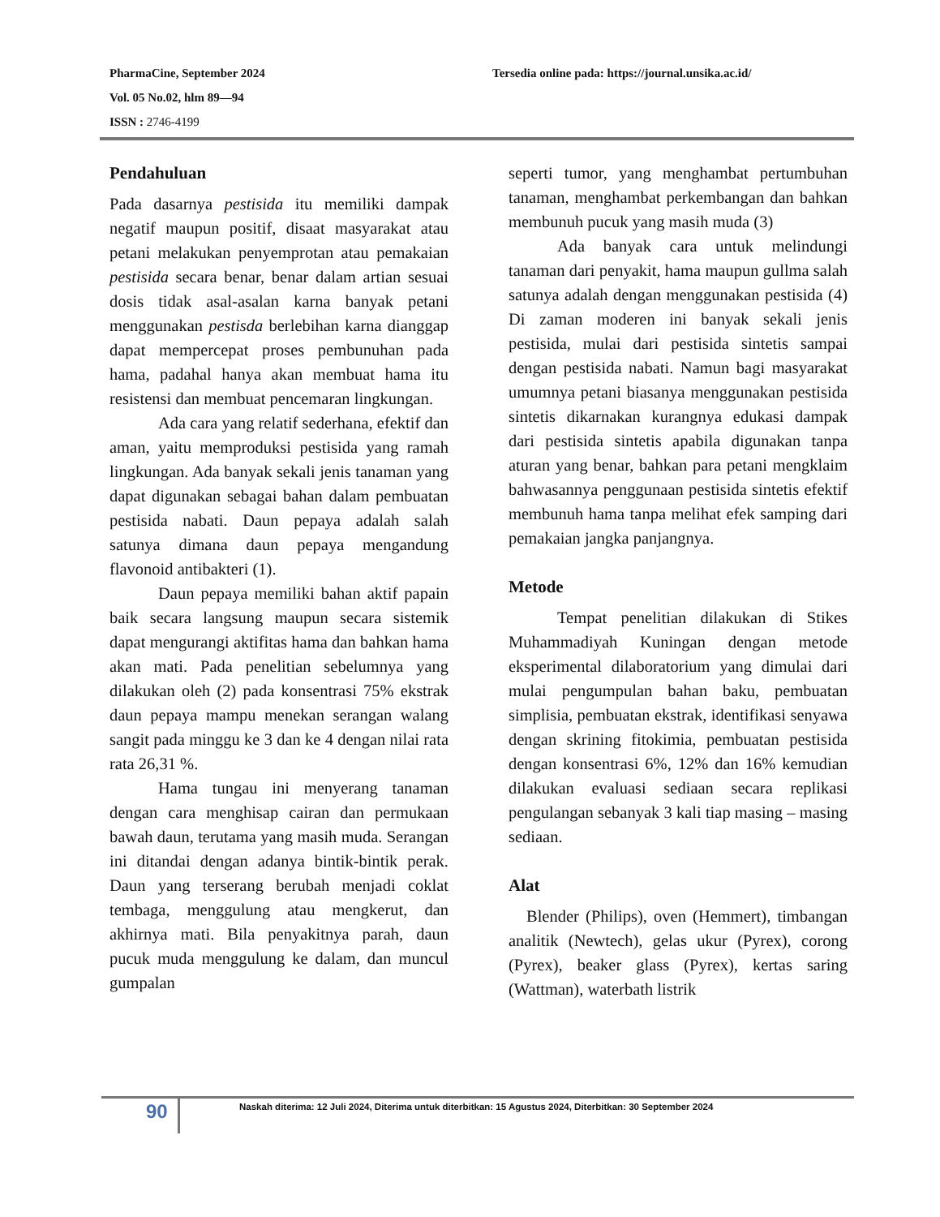PharmaCine, September 2024
Tersedia online pada: https://journal.unsika.ac.id/
Vol. 05 No.02, hlm 89—94
ISSN : 2746-4199
Pendahuluan
Pada dasarnya pestisida itu memiliki dampak negatif maupun positif, disaat masyarakat atau petani melakukan penyemprotan atau pemakaian pestisida secara benar, benar dalam artian sesuai dosis tidak asal-asalan karna banyak petani menggunakan pestisda berlebihan karna dianggap dapat mempercepat proses pembunuhan pada hama, padahal hanya akan membuat hama itu resistensi dan membuat pencemaran lingkungan.
Ada cara yang relatif sederhana, efektif dan aman, yaitu memproduksi pestisida yang ramah lingkungan. Ada banyak sekali jenis tanaman yang dapat digunakan sebagai bahan dalam pembuatan pestisida nabati. Daun pepaya adalah salah satunya dimana daun pepaya mengandung flavonoid antibakteri (1).
Daun pepaya memiliki bahan aktif papain baik secara langsung maupun secara sistemik dapat mengurangi aktifitas hama dan bahkan hama akan mati. Pada penelitian sebelumnya yang dilakukan oleh (2) pada konsentrasi 75% ekstrak daun pepaya mampu menekan serangan walang sangit pada minggu ke 3 dan ke 4 dengan nilai rata rata 26,31 %.
Hama tungau ini menyerang tanaman dengan cara menghisap cairan dan permukaan bawah daun, terutama yang masih muda. Serangan ini ditandai dengan adanya bintik-bintik perak. Daun yang terserang berubah menjadi coklat tembaga, menggulung atau mengkerut, dan akhirnya mati. Bila penyakitnya parah, daun pucuk muda menggulung ke dalam, dan muncul gumpalan
seperti tumor, yang menghambat pertumbuhan tanaman, menghambat perkembangan dan bahkan membunuh pucuk yang masih muda (3)
Ada banyak cara untuk melindungi tanaman dari penyakit, hama maupun gullma salah satunya adalah dengan menggunakan pestisida (4) Di zaman moderen ini banyak sekali jenis pestisida, mulai dari pestisida sintetis sampai dengan pestisida nabati. Namun bagi masyarakat umumnya petani biasanya menggunakan pestisida sintetis dikarnakan kurangnya edukasi dampak dari pestisida sintetis apabila digunakan tanpa aturan yang benar, bahkan para petani mengklaim bahwasannya penggunaan pestisida sintetis efektif membunuh hama tanpa melihat efek samping dari pemakaian jangka panjangnya.
Metode
Tempat penelitian dilakukan di Stikes Muhammadiyah Kuningan dengan metode eksperimental dilaboratorium yang dimulai dari mulai pengumpulan bahan baku, pembuatan simplisia, pembuatan ekstrak, identifikasi senyawa dengan skrining fitokimia, pembuatan pestisida dengan konsentrasi 6%, 12% dan 16% kemudian dilakukan evaluasi sediaan secara replikasi pengulangan sebanyak 3 kali tiap masing – masing sediaan.
Alat
Blender (Philips), oven (Hemmert), timbangan analitik (Newtech), gelas ukur (Pyrex), corong (Pyrex), beaker glass (Pyrex), kertas saring (Wattman), waterbath listrik
90
Naskah diterima: 12 Juli 2024, Diterima untuk diterbitkan: 15 Agustus 2024, Diterbitkan: 30 September 2024